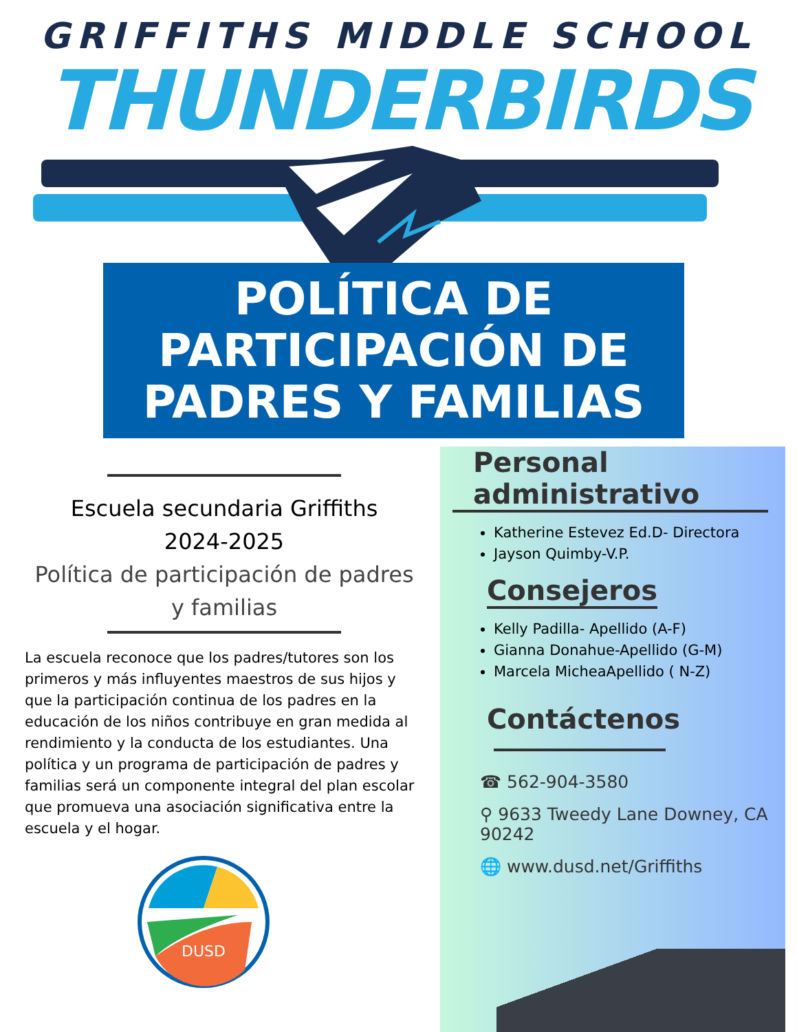GRIFFITHS MIDDLE SCHOOL
THUNDERBIRDS
POLÍTICA DE
PARTICIPACIÓN DE
PADRES Y FAMILIAS
Escuela secundaria Griffiths
2024-2025
Política de participación de padres y familias
La escuela reconoce que los padres/tutores son los primeros y más influyentes maestros de sus hijos y que la participación continua de los padres en la educación de los niños contribuye en gran medida al rendimiento y la conducta de los estudiantes. Una política y un programa de participación de padres y familias será un componente integral del plan escolar que promueva una asociación significativa entre la escuela y el hogar.
DUSD
Personal
administrativo
Katherine Estevez Ed.D- Directora
Jayson Quimby-V.P.
Consejeros
Kelly Padilla- Apellido (A-F)
Gianna Donahue-Apellido (G-M)
Marcela MicheaApellido ( N-Z)
Contáctenos
☎ 562-904-3580
⚲ 9633 Tweedy Lane Downey, CA 90242
🌐 www.dusd.net/Griffiths